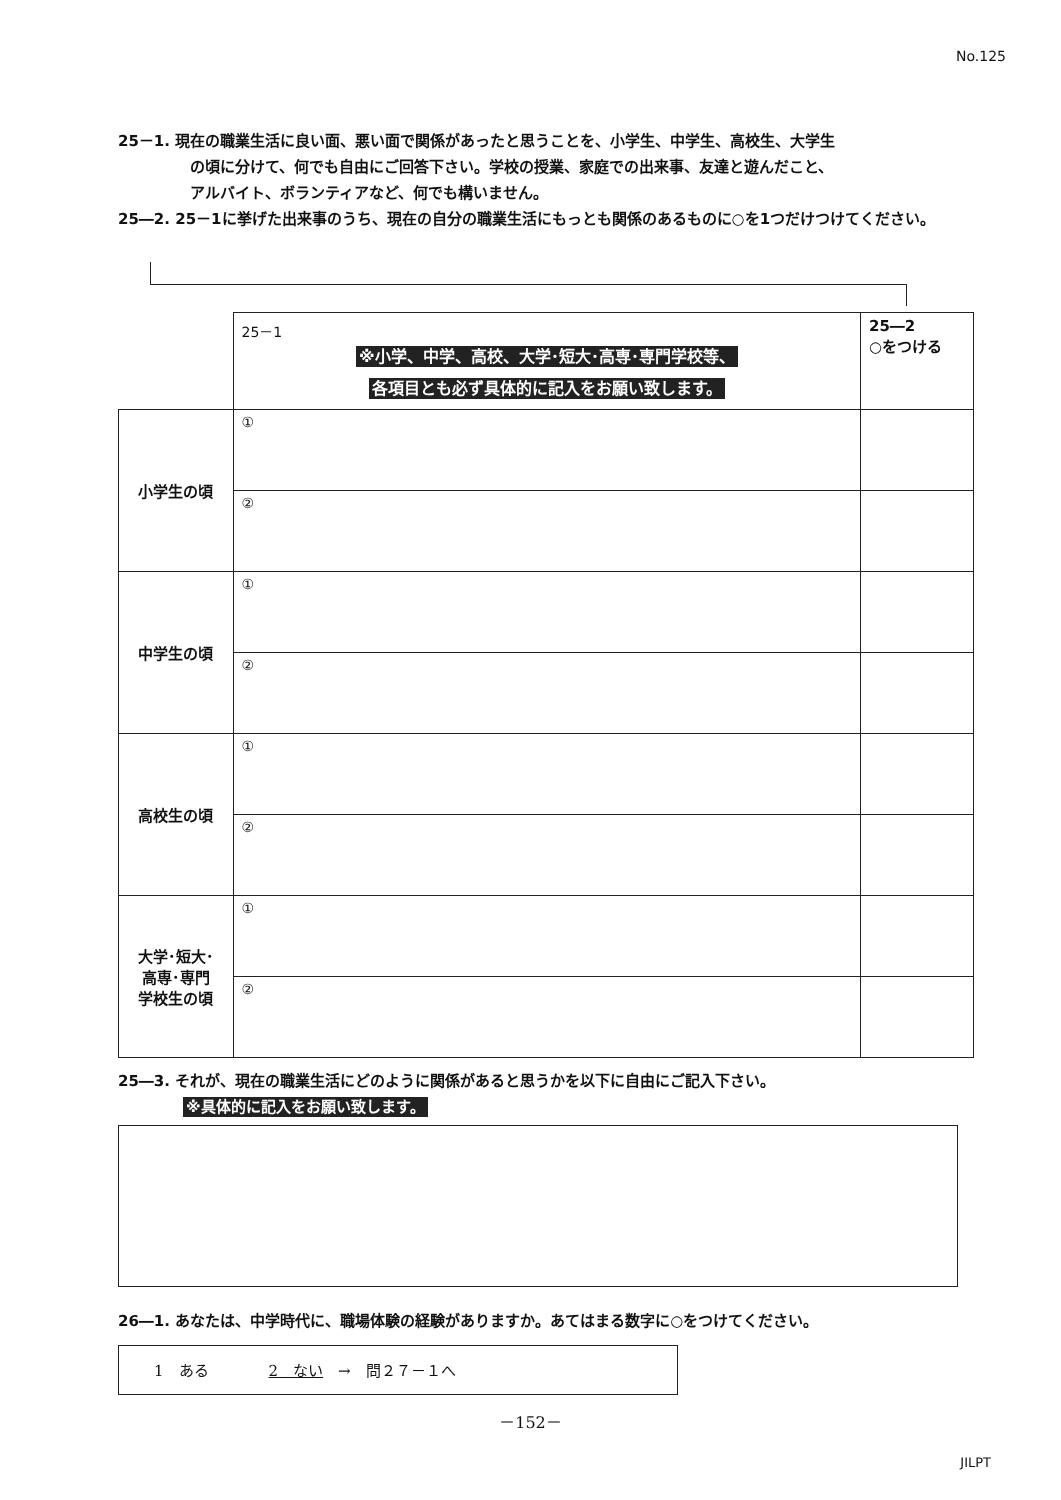No.125
25－1. 現在の職業生活に良い面、悪い面で関係があったと思うことを、小学生、中学生、高校生、大学生
の頃に分けて、何でも自由にご回答下さい。学校の授業、家庭での出来事、友達と遊んだこと、
アルバイト、ボランティアなど、何でも構いません。
25―2. 25－1に挙げた出来事のうち、現在の自分の職業生活にもっとも関係のあるものに○を1つだけつけてください。
| | 25－1 ※小学、中学、高校、大学･短大･高専･専門学校等、 各項目とも必ず具体的に記入をお願い致します。 | 25―2 ○をつける |
| 小学生の頃 | ① | |
| | ② | |
| 中学生の頃 | ① | |
| | ② | |
| 高校生の頃 | ① | |
| | ② | |
| 大学･短大･ 高専･専門 学校生の頃 | ① | |
| | ② | |
25―3. それが、現在の職業生活にどのように関係があると思うかを以下に自由にご記入下さい。
※具体的に記入をお願い致します。
26―1. あなたは、中学時代に、職場体験の経験がありますか。あてはまる数字に○をつけてください。
1　ある　　　　2　ない　→　問２７－１へ
－152－
JILPT